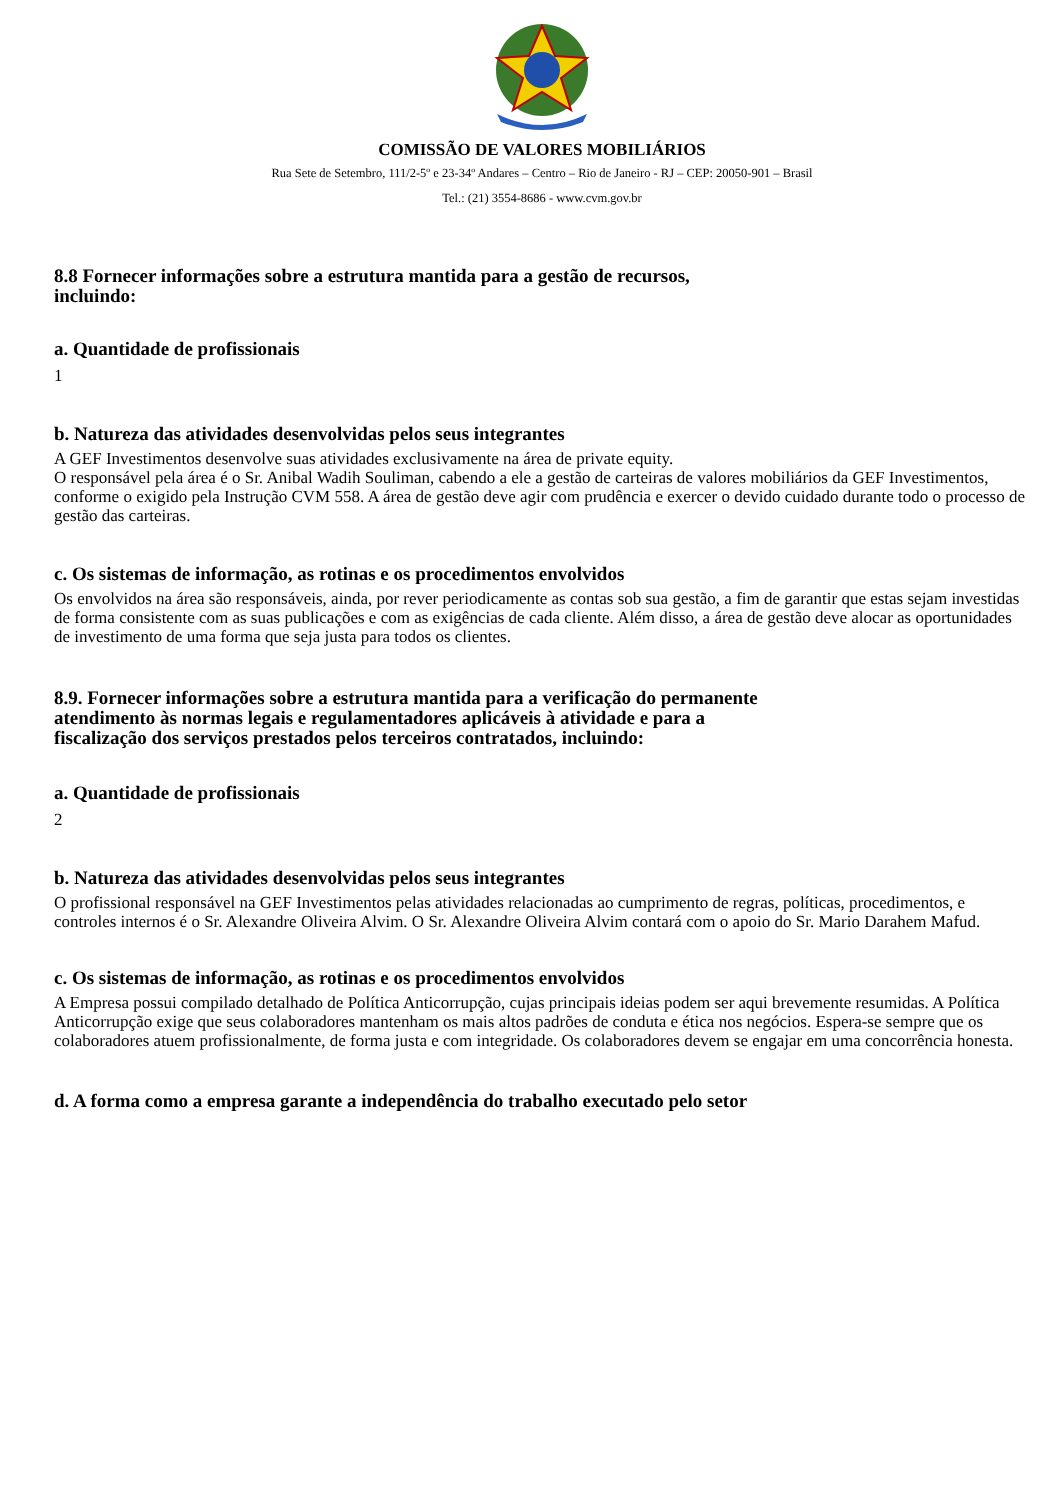COMISSÃO DE VALORES MOBILIÁRIOS
Rua Sete de Setembro, 111/2-5º e 23-34º Andares – Centro – Rio de Janeiro - RJ – CEP: 20050-901 – Brasil
Tel.: (21) 3554-8686 - www.cvm.gov.br
8.8 Fornecer informações sobre a estrutura mantida para a gestão de recursos,
incluindo:
a. Quantidade de profissionais
1
b. Natureza das atividades desenvolvidas pelos seus integrantes
A GEF Investimentos desenvolve suas atividades exclusivamente na área de private equity.
O responsável pela área é o Sr. Anibal Wadih Souliman, cabendo a ele a gestão de carteiras de valores mobiliários da GEF Investimentos, conforme o exigido pela Instrução CVM 558. A área de gestão deve agir com prudência e exercer o devido cuidado durante todo o processo de gestão das carteiras.
c. Os sistemas de informação, as rotinas e os procedimentos envolvidos
Os envolvidos na área são responsáveis, ainda, por rever periodicamente as contas sob sua gestão, a fim de garantir que estas sejam investidas de forma consistente com as suas publicações e com as exigências de cada cliente. Além disso, a área de gestão deve alocar as oportunidades de investimento de uma forma que seja justa para todos os clientes.
8.9. Fornecer informações sobre a estrutura mantida para a verificação do permanente
atendimento às normas legais e regulamentadores aplicáveis à atividade e para a
fiscalização dos serviços prestados pelos terceiros contratados, incluindo:
a. Quantidade de profissionais
2
b. Natureza das atividades desenvolvidas pelos seus integrantes
O profissional responsável na GEF Investimentos pelas atividades relacionadas ao cumprimento de regras, políticas, procedimentos, e controles internos é o Sr. Alexandre Oliveira Alvim. O Sr. Alexandre Oliveira Alvim contará com o apoio do Sr. Mario Darahem Mafud.
c. Os sistemas de informação, as rotinas e os procedimentos envolvidos
A Empresa possui compilado detalhado de Política Anticorrupção, cujas principais ideias podem ser aqui brevemente resumidas. A Política Anticorrupção exige que seus colaboradores mantenham os mais altos padrões de conduta e ética nos negócios. Espera-se sempre que os colaboradores atuem profissionalmente, de forma justa e com integridade. Os colaboradores devem se engajar em uma concorrência honesta.
d. A forma como a empresa garante a independência do trabalho executado pelo setor